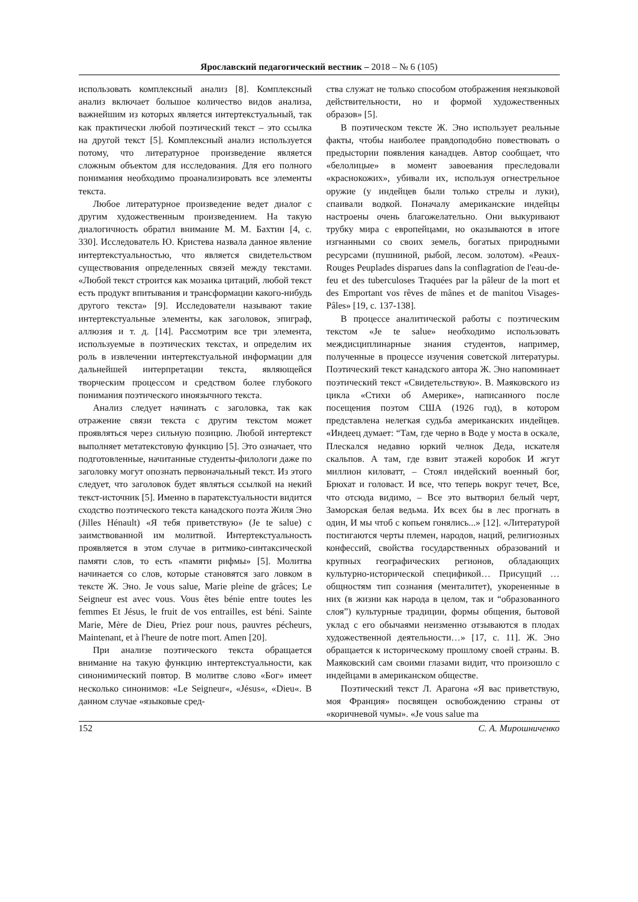Ярославский педагогический вестник – 2018 – № 6 (105)
использовать комплексный анализ [8]. Комплексный анализ включает большое количество видов анализа, важнейшим из которых является интертекстуальный, так как практически любой поэтический текст – это ссылка на другой текст [5]. Комплексный анализ используется потому, что литературное произведение является сложным объектом для исследования. Для его полного понимания необходимо проанализировать все элементы текста.
Любое литературное произведение ведет диалог с другим художественным произведением. На такую диалогичность обратил внимание М. М. Бахтин [4, с. 330]. Исследователь Ю. Кристева назвала данное явление интертекстуальностью, что является свидетельством существования определенных связей между текстами. «Любой текст строится как мозаика цитаций, любой текст есть продукт впитывания и трансформации какого-нибудь другого текста» [9]. Исследователи называют такие интертекстуальные элементы, как заголовок, эпиграф, аллюзия и т. д. [14]. Рассмотрим все три элемента, используемые в поэтических текстах, и определим их роль в извлечении интертекстуальной информации для дальнейшей интерпретации текста, являющейся творческим процессом и средством более глубокого понимания поэтического иноязычного текста.
Анализ следует начинать с заголовка, так как отражение связи текста с другим текстом может проявляться через сильную позицию. Любой интертекст выполняет метатекстовую функцию [5]. Это означает, что подготовленные, начитанные студенты-филологи даже по заголовку могут опознать первоначальный текст. Из этого следует, что заголовок будет являться ссылкой на некий текст-источник [5]. Именно в паратекстуальности видится сходство поэтического текста канадского поэта Жиля Эно (Jilles Hénault) «Я тебя приветствую» (Je te salue) с заимствованной им молитвой. Интертекстуальность проявляется в этом случае в ритмико-синтаксической памяти слов, то есть «памяти рифмы» [5]. Молитва начинается со слов, которые становятся заго ловком в тексте Ж. Эно. Je vous salue, Marie pleine de grâces; Le Seigneur est avec vous. Vous êtes bénie entre toutes les femmes Et Jésus, le fruit de vos entrailles, est béni. Sainte Marie, Mère de Dieu, Priez pour nous, pauvres pécheurs, Maintenant, et à l'heure de notre mort. Amen [20].
При анализе поэтического текста обращается внимание на такую функцию интертекстуальности, как синонимический повтор. В молитве слово «Бог» имеет несколько синонимов: «Le Seigneur«, «Jésus«, «Dieu«. В данном случае «языковые сред-
ства служат не только способом отображения неязыковой действительности, но и формой художественных образов» [5].
В поэтическом тексте Ж. Эно использует реальные факты, чтобы наиболее правдоподобно повествовать о предыстории появления канадцев. Автор сообщает, что «белолицые» в момент завоевания преследовали «краснокожих», убивали их, используя огнестрельное оружие (у индейцев были только стрелы и луки), спаивали водкой. Поначалу американские индейцы настроены очень благожелательно. Они выкуривают трубку мира с европейцами, но оказываются в итоге изгнанными со своих земель, богатых природными ресурсами (пушниной, рыбой, лесом. золотом). «Peaux-Rouges Peuplades disparues dans la conflagration de l'eau-de-feu et des tuberculoses Traquées par la pâleur de la mort et des Emportant vos rêves de mânes et de manitou Visages-Pâles» [19, с. 137-138].
В процессе аналитической работы с поэтическим текстом «Je te salue» необходимо использовать междисциплинарные знания студентов, например, полученные в процессе изучения советской литературы. Поэтический текст канадского автора Ж. Эно напоминает поэтический текст «Свидетельствую». В. Маяковского из цикла «Стихи об Америке», написанного после посещения поэтом США (1926 год), в котором представлена нелегкая судьба американских индейцев. «Индеец думает: “Там, где черно в Воде у моста в оскале, Плескался недавно юркий челнок Деда, искателя скальпов. А там, где взвит этажей коробок И жгут миллион киловатт, – Стоял индейский военный бог, Брюхат и головаст. И все, что теперь вокруг течет, Все, что отсюда видимо, – Все это вытворил белый черт, Заморская белая ведьма. Их всех бы в лес прогнать в один, И мы чтоб с копьем гонялись...» [12]. «Литературой постигаются черты племен, народов, наций, религиозных конфессий, свойства государственных образований и крупных географических регионов, обладающих культурно-исторической спецификой… Присущий …общностям тип сознания (менталитет), укорененные в них (в жизни как народа в целом, так и “образованного слоя”) культурные традиции, формы общения, бытовой уклад с его обычаями неизменно отзываются в плодах художественной деятельности…» [17, с. 11]. Ж. Эно обращается к историческому прошлому своей страны. В. Маяковский сам своими глазами видит, что произошло с индейцами в американском обществе.
Поэтический текст Л. Арагона «Я вас приветствую, моя Франция» посвящен освобождению страны от «коричневой чумы». «Je vous salue ma
152 С. А. Мирошниченко